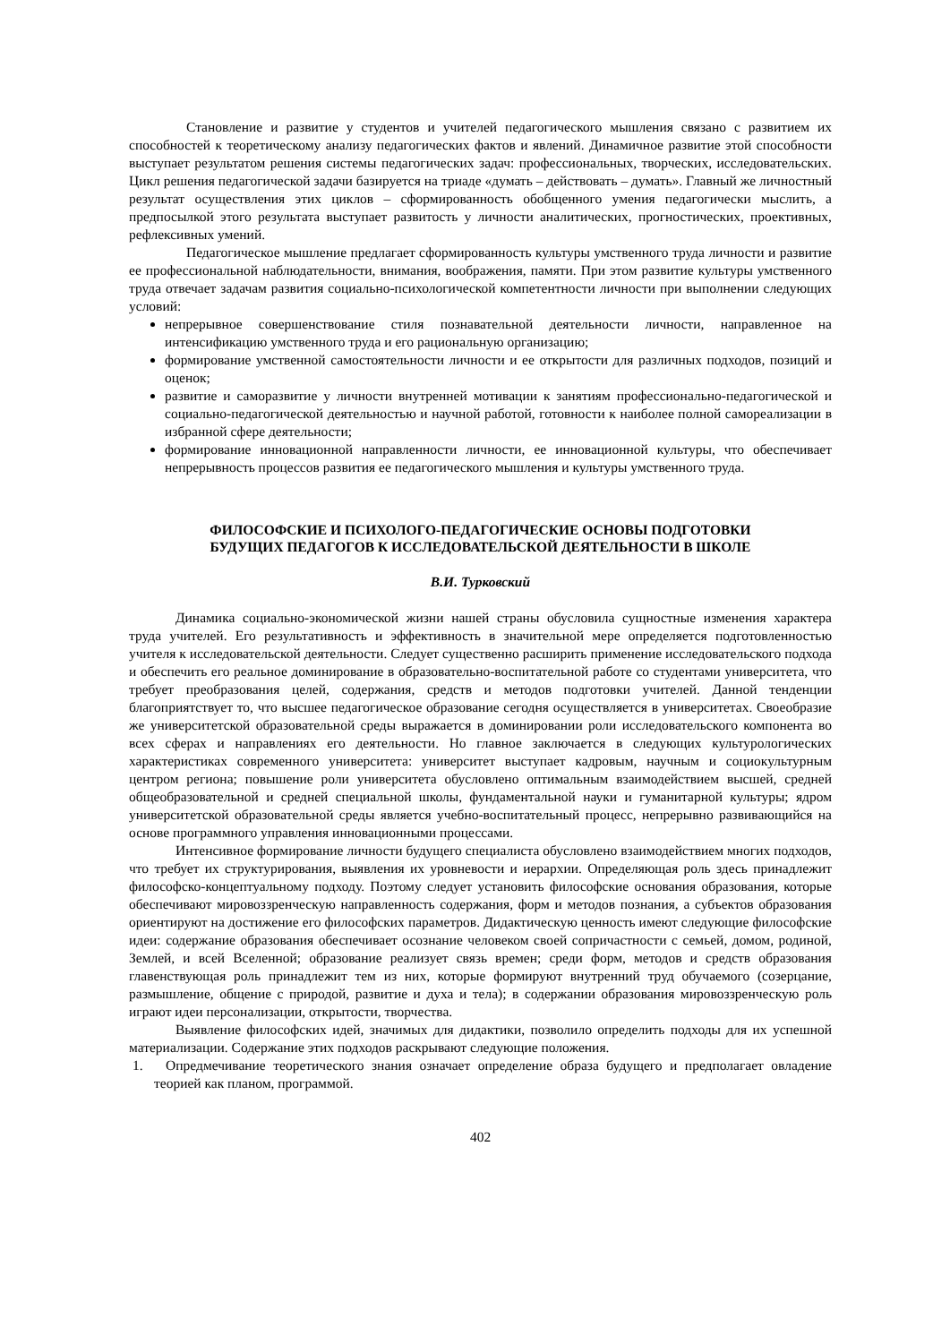Становление и развитие у студентов и учителей педагогического мышления связано с развитием их способностей к теоретическому анализу педагогических фактов и явлений. Динамичное развитие этой способности выступает результатом решения системы педагогических задач: профессиональных, творческих, исследовательских. Цикл решения педагогической задачи базируется на триаде «думать – действовать – думать». Главный же личностный результат осуществления этих циклов – сформированность обобщенного умения педагогически мыслить, а предпосылкой этого результата выступает развитость у личности аналитических, прогностических, проективных, рефлексивных умений.
Педагогическое мышление предлагает сформированность культуры умственного труда личности и развитие ее профессиональной наблюдательности, внимания, воображения, памяти. При этом развитие культуры умственного труда отвечает задачам развития социально-психологической компетентности личности при выполнении следующих условий:
непрерывное совершенствование стиля познавательной деятельности личности, направленное на интенсификацию умственного труда и его рациональную организацию;
формирование умственной самостоятельности личности и ее открытости для различных подходов, позиций и оценок;
развитие и саморазвитие у личности внутренней мотивации к занятиям профессионально-педагогической и социально-педагогической деятельностью и научной работой, готовности к наиболее полной самореализации в избранной сфере деятельности;
формирование инновационной направленности личности, ее инновационной культуры, что обеспечивает непрерывность процессов развития ее педагогического мышления и культуры умственного труда.
ФИЛОСОФСКИЕ И ПСИХОЛОГО-ПЕДАГОГИЧЕСКИЕ ОСНОВЫ ПОДГОТОВКИ
БУДУЩИХ ПЕДАГОГОВ К ИССЛЕДОВАТЕЛЬСКОЙ ДЕЯТЕЛЬНОСТИ В ШКОЛЕ
В.И. Турковский
Динамика социально-экономической жизни нашей страны обусловила сущностные изменения характера труда учителей. Его результативность и эффективность в значительной мере определяется подготовленностью учителя к исследовательской деятельности. Следует существенно расширить применение исследовательского подхода и обеспечить его реальное доминирование в образовательно-воспитательной работе со студентами университета, что требует преобразования целей, содержания, средств и методов подготовки учителей. Данной тенденции благоприятствует то, что высшее педагогическое образование сегодня осуществляется в университетах. Своеобразие же университетской образовательной среды выражается в доминировании роли исследовательского компонента во всех сферах и направлениях его деятельности. Но главное заключается в следующих культурологических характеристиках современного университета: университет выступает кадровым, научным и социокультурным центром региона; повышение роли университета обусловлено оптимальным взаимодействием высшей, средней общеобразовательной и средней специальной школы, фундаментальной науки и гуманитарной культуры; ядром университетской образовательной среды является учебно-воспитательный процесс, непрерывно развивающийся на основе программного управления инновационными процессами.
Интенсивное формирование личности будущего специалиста обусловлено взаимодействием многих подходов, что требует их структурирования, выявления их уровневости и иерархии. Определяющая роль здесь принадлежит философско-концептуальному подходу. Поэтому следует установить философские основания образования, которые обеспечивают мировоззренческую направленность содержания, форм и методов познания, а субъектов образования ориентируют на достижение его философских параметров. Дидактическую ценность имеют следующие философские идеи: содержание образования обеспечивает осознание человеком своей сопричастности с семьей, домом, родиной, Землей, и всей Вселенной; образование реализует связь времен; среди форм, методов и средств образования главенствующая роль принадлежит тем из них, которые формируют внутренний труд обучаемого (созерцание, размышление, общение с природой, развитие и духа и тела); в содержании образования мировоззренческую роль играют идеи персонализации, открытости, творчества.
Выявление философских идей, значимых для дидактики, позволило определить подходы для их успешной материализации. Содержание этих подходов раскрывают следующие положения.
1. Опредмечивание теоретического знания означает определение образа будущего и предполагает овладение теорией как планом, программой.
402